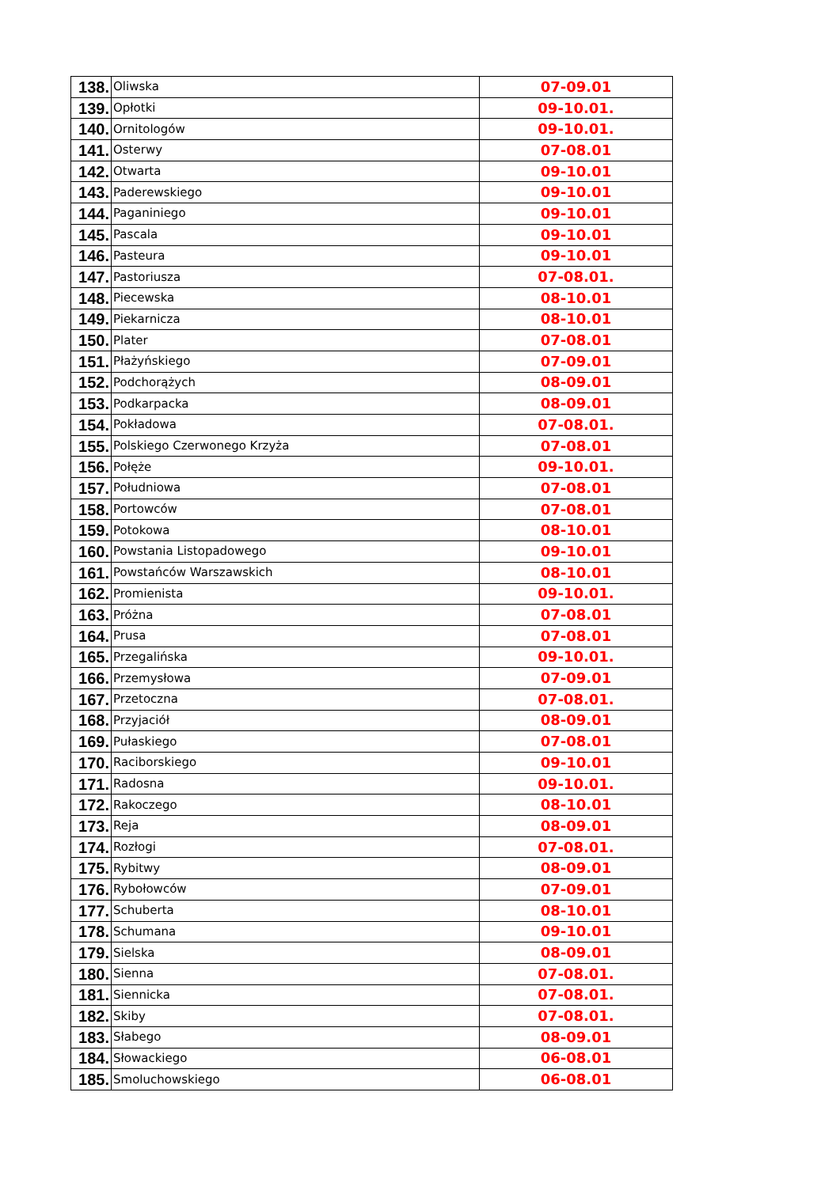| 138. | Oliwska | 07-09.01 |
| 139. | Opłotki | 09-10.01. |
| 140. | Ornitologów | 09-10.01. |
| 141. | Osterwy | 07-08.01 |
| 142. | Otwarta | 09-10.01 |
| 143. | Paderewskiego | 09-10.01 |
| 144. | Paganiniego | 09-10.01 |
| 145. | Pascala | 09-10.01 |
| 146. | Pasteura | 09-10.01 |
| 147. | Pastoriusza | 07-08.01. |
| 148. | Piecewska | 08-10.01 |
| 149. | Piekarnicza | 08-10.01 |
| 150. | Plater | 07-08.01 |
| 151. | Płażyńskiego | 07-09.01 |
| 152. | Podchorążych | 08-09.01 |
| 153. | Podkarpacka | 08-09.01 |
| 154. | Pokładowa | 07-08.01. |
| 155. | Polskiego Czerwonego Krzyża | 07-08.01 |
| 156. | Połęże | 09-10.01. |
| 157. | Południowa | 07-08.01 |
| 158. | Portowców | 07-08.01 |
| 159. | Potokowa | 08-10.01 |
| 160. | Powstania Listopadowego | 09-10.01 |
| 161. | Powstańców Warszawskich | 08-10.01 |
| 162. | Promienista | 09-10.01. |
| 163. | Próżna | 07-08.01 |
| 164. | Prusa | 07-08.01 |
| 165. | Przegalińska | 09-10.01. |
| 166. | Przemysłowa | 07-09.01 |
| 167. | Przetoczna | 07-08.01. |
| 168. | Przyjaciół | 08-09.01 |
| 169. | Pułaskiego | 07-08.01 |
| 170. | Raciborskiego | 09-10.01 |
| 171. | Radosna | 09-10.01. |
| 172. | Rakoczego | 08-10.01 |
| 173. | Reja | 08-09.01 |
| 174. | Rozłogi | 07-08.01. |
| 175. | Rybitwy | 08-09.01 |
| 176. | Rybołowców | 07-09.01 |
| 177. | Schuberta | 08-10.01 |
| 178. | Schumana | 09-10.01 |
| 179. | Sielska | 08-09.01 |
| 180. | Sienna | 07-08.01. |
| 181. | Siennicka | 07-08.01. |
| 182. | Skiby | 07-08.01. |
| 183. | Słabego | 08-09.01 |
| 184. | Słowackiego | 06-08.01 |
| 185. | Smoluchowskiego | 06-08.01 |